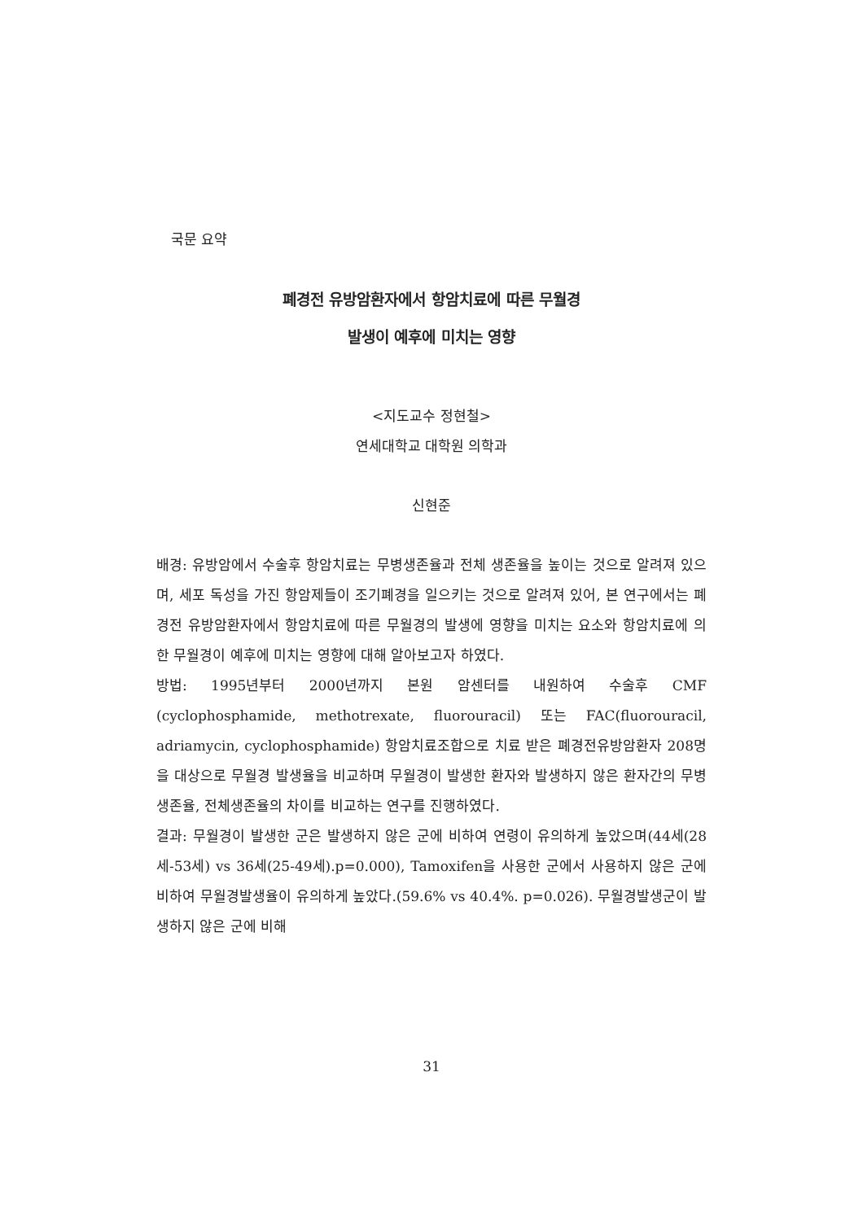국문 요약
폐경전 유방암환자에서 항암치료에 따른 무월경
발생이 예후에 미치는 영향
<지도교수 정현철>
연세대학교 대학원 의학과
신현준
배경: 유방암에서 수술후 항암치료는 무병생존율과 전체 생존율을 높이는 것으로 알려져 있으며, 세포 독성을 가진 항암제들이 조기폐경을 일으키는 것으로 알려져 있어, 본 연구에서는 폐경전 유방암환자에서 항암치료에 따른 무월경의 발생에 영향을 미치는 요소와 항암치료에 의한 무월경이 예후에 미치는 영향에 대해 알아보고자 하였다.
방법: 1995년부터 2000년까지 본원 암센터를 내원하여 수술후 CMF (cyclophosphamide, methotrexate, fluorouracil) 또는 FAC(fluorouracil, adriamycin, cyclophosphamide) 항암치료조합으로 치료 받은 폐경전유방암환자 208명을 대상으로 무월경 발생율을 비교하며 무월경이 발생한 환자와 발생하지 않은 환자간의 무병생존율, 전체생존율의 차이를 비교하는 연구를 진행하였다.
결과: 무월경이 발생한 군은 발생하지 않은 군에 비하여 연령이 유의하게 높았으며(44세(28세-53세) vs 36세(25-49세).p=0.000), Tamoxifen을 사용한 군에서 사용하지 않은 군에 비하여 무월경발생율이 유의하게 높았다.(59.6% vs 40.4%. p=0.026). 무월경발생군이 발생하지 않은 군에 비해
31